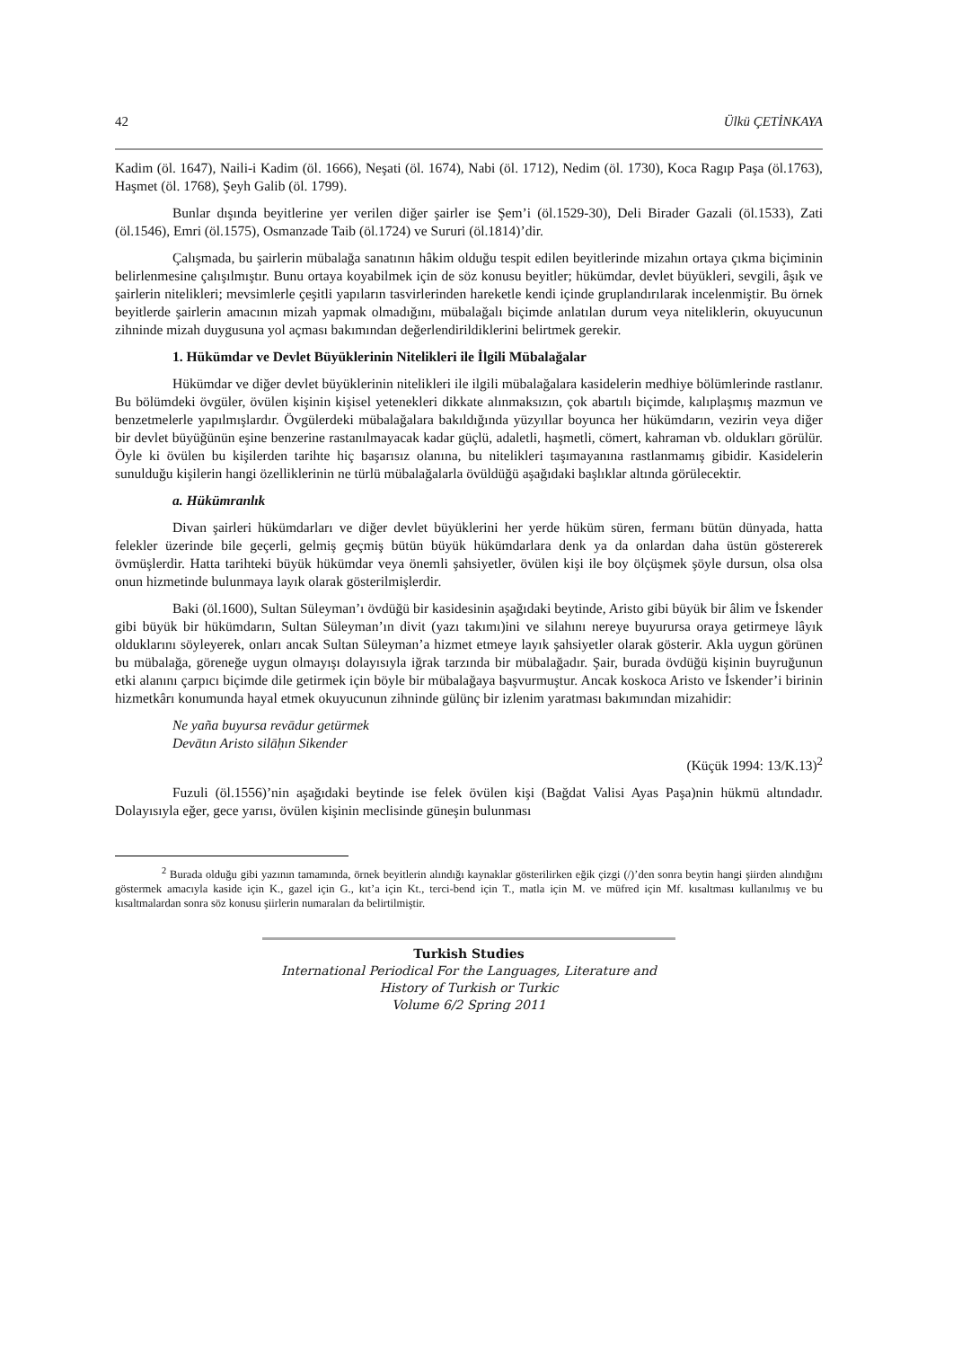42 Ülkü ÇETİNKAYA
Kadim (öl. 1647), Naili-i Kadim (öl. 1666), Neşati (öl. 1674), Nabi (öl. 1712), Nedim (öl. 1730), Koca Ragıp Paşa (öl.1763), Haşmet (öl. 1768), Şeyh Galib (öl. 1799).
Bunlar dışında beyitlerine yer verilen diğer şairler ise Şem’i (öl.1529-30), Deli Birader Gazali (öl.1533), Zati (öl.1546), Emri (öl.1575), Osmanzade Taib (öl.1724) ve Sururi (öl.1814)’dir.
Çalışmada, bu şairlerin mübalağa sanatının hâkim olduğu tespit edilen beyitlerinde mizahın ortaya çıkma biçiminin belirlenmesine çalışılmıştır. Bunu ortaya koyabilmek için de söz konusu beyitler; hükümdar, devlet büyükleri, sevgili, âşık ve şairlerin nitelikleri; mevsimlerle çeşitli yapıların tasvirlerinden hareketle kendi içinde gruplandırılarak incelenmiştir. Bu örnek beyitlerde şairlerin amacının mizah yapmak olmadığını, mübalağalı biçimde anlatılan durum veya niteliklerin, okuyucunun zihninde mizah duygusuna yol açması bakımından değerlendirildiklerini belirtmek gerekir.
1. Hükümdar ve Devlet Büyüklerinin Nitelikleri ile İlgili Mübalağalar
Hükümdar ve diğer devlet büyüklerinin nitelikleri ile ilgili mübalağalara kasidelerin medhiye bölümlerinde rastlanır. Bu bölümdeki övgüler, övülen kişinin kişisel yetenekleri dikkate alınmaksızın, çok abartılı biçimde, kalıplaşmış mazmun ve benzetmelerle yapılmışlardır. Övgülerdeki mübalağalara bakıldığında yüzyıllar boyunca her hükümdarın, vezirin veya diğer bir devlet büyüğünün eşine benzerine rastanılmayacak kadar güçlü, adaletli, haşmetli, cömert, kahraman vb. oldukları görülür. Öyle ki övülen bu kişilerden tarihte hiç başarısız olanına, bu nitelikleri taşımayanına rastlanmamış gibidir. Kasidelerin sunulduğu kişilerin hangi özelliklerinin ne türlü mübalağalarla övüldüğü aşağıdaki başlıklar altında görülecektir.
a. Hükümranlık
Divan şairleri hükümdarları ve diğer devlet büyüklerini her yerde hüküm süren, fermanı bütün dünyada, hatta felekler üzerinde bile geçerli, gelmiş geçmiş bütün büyük hükümdarlara denk ya da onlardan daha üstün göstererek övmüşlerdir. Hatta tarihteki büyük hükümdar veya önemli şahsiyetler, övülen kişi ile boy ölçüşmek şöyle dursun, olsa olsa onun hizmetinde bulunmaya layık olarak gösterilmişlerdir.
Baki (öl.1600), Sultan Süleyman’ı övdüğü bir kasidesinin aşağıdaki beytinde, Aristo gibi büyük bir âlim ve İskender gibi büyük bir hükümdarın, Sultan Süleyman’ın divit (yazı takımı)ini ve silahını nereye buyurursa oraya getirmeye lâyık olduklarını söyleyerek, onları ancak Sultan Süleyman’a hizmet etmeye layık şahsiyetler olarak gösterir. Akla uygun görünen bu mübalağa, göreneğe uygun olmayışı dolayısıyla iğrak tarzında bir mübalağadır. Şair, burada övdüğü kişinin buyruğunun etki alanını çarpıcı biçimde dile getirmek için böyle bir mübalağaya başvurmuştur. Ancak koskoca Aristo ve İskender’i birinin hizmetkârı konumunda hayal etmek okuyucunun zihninde gülünç bir izlenim yaratması bakımından mizahidir:
Ne yaña buyursa revādur getürmek
Devātın Aristo silāḥın Sikender
(Küçük 1994: 13/K.13)<sup>2</sup>
Fuzuli (öl.1556)’nin aşağıdaki beytinde ise felek övülen kişi (Bağdat Valisi Ayas Paşa)nin hükmü altındadır. Dolayısıyla eğer, gece yarısı, övülen kişinin meclisinde güneşin bulunması
<sup>2</sup> Burada olduğu gibi yazının tamamında, örnek beyitlerin alındığı kaynaklar gösterilirken eğik çizgi (/)’den sonra beytin hangi şiirden alındığını göstermek amacıyla kaside için K., gazel için G., kıt’a için Kt., terci-bend için T., matla için M. ve müfred için Mf. kısaltması kullanılmış ve bu kısaltmalardan sonra söz konusu şiirlerin numaraları da belirtilmiştir.
Turkish Studies
International Periodical For the Languages, Literature and History of Turkish or Turkic
Volume 6/2 Spring 2011